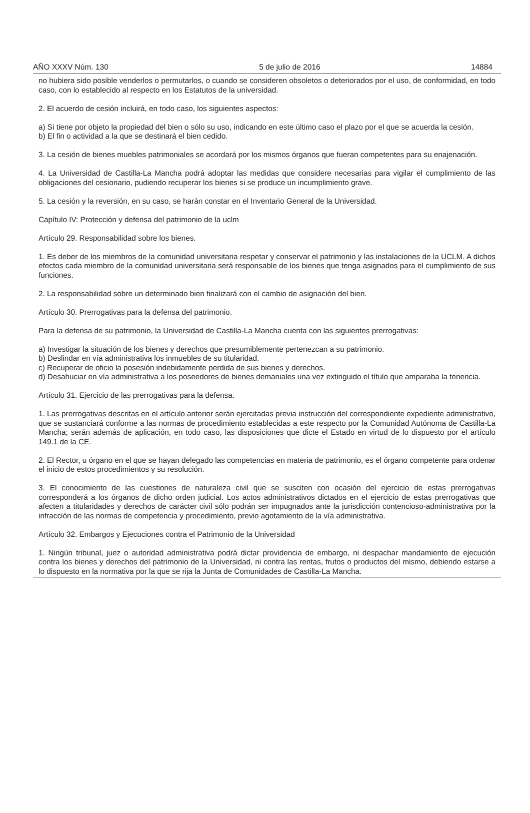AÑO XXXV Núm. 130 5 de julio de 2016 14884
no hubiera sido posible venderlos o permutarlos, o cuando se consideren obsoletos o deteriorados por el uso, de conformidad, en todo caso, con lo establecido al respecto en los Estatutos de la universidad.
2. El acuerdo de cesión incluirá, en todo caso, los siguientes aspectos:
a) Si tiene por objeto la propiedad del bien o sólo su uso, indicando en este último caso el plazo por el que se acuerda la cesión.
b) El fin o actividad a la que se destinará el bien cedido.
3. La cesión de bienes muebles patrimoniales se acordará por los mismos órganos que fueran competentes para su enajenación.
4. La Universidad de Castilla-La Mancha podrá adoptar las medidas que considere necesarias para vigilar el cumplimiento de las obligaciones del cesionario, pudiendo recuperar los bienes si se produce un incumplimiento grave.
5. La cesión y la reversión, en su caso, se harán constar en el Inventario General de la Universidad.
Capítulo IV: Protección y defensa del patrimonio de la uclm
Artículo 29. Responsabilidad sobre los bienes.
1. Es deber de los miembros de la comunidad universitaria respetar y conservar el patrimonio y las instalaciones de la UCLM. A dichos efectos cada miembro de la comunidad universitaria será responsable de los bienes que tenga asignados para el cumplimiento de sus funciones.
2. La responsabilidad sobre un determinado bien finalizará con el cambio de asignación del bien.
Artículo 30. Prerrogativas para la defensa del patrimonio.
Para la defensa de su patrimonio, la Universidad de Castilla-La Mancha cuenta con las siguientes prerrogativas:
a) Investigar la situación de los bienes y derechos que presumiblemente pertenezcan a su patrimonio.
b) Deslindar en vía administrativa los inmuebles de su titularidad.
c) Recuperar de oficio la posesión indebidamente perdida de sus bienes y derechos.
d) Desahuciar en vía administrativa a los poseedores de bienes demaniales una vez extinguido el título que amparaba la tenencia.
Artículo 31. Ejercicio de las prerrogativas para la defensa.
1. Las prerrogativas descritas en el artículo anterior serán ejercitadas previa instrucción del correspondiente expediente administrativo, que se sustanciará conforme a las normas de procedimiento establecidas a este respecto por la Comunidad Autónoma de Castilla-La Mancha; serán además de aplicación, en todo caso, las disposiciones que dicte el Estado en virtud de lo dispuesto por el artículo 149.1 de la CE.
2. El Rector, u órgano en el que se hayan delegado las competencias en materia de patrimonio, es el órgano competente para ordenar el inicio de estos procedimientos y su resolución.
3. El conocimiento de las cuestiones de naturaleza civil que se susciten con ocasión del ejercicio de estas prerrogativas corresponderá a los órganos de dicho orden judicial. Los actos administrativos dictados en el ejercicio de estas prerrogativas que afecten a titularidades y derechos de carácter civil sólo podrán ser impugnados ante la jurisdicción contencioso-administrativa por la infracción de las normas de competencia y procedimiento, previo agotamiento de la vía administrativa.
Artículo 32. Embargos y Ejecuciones contra el Patrimonio de la Universidad
1. Ningún tribunal, juez o autoridad administrativa podrá dictar providencia de embargo, ni despachar mandamiento de ejecución contra los bienes y derechos del patrimonio de la Universidad, ni contra las rentas, frutos o productos del mismo, debiendo estarse a lo dispuesto en la normativa por la que se rija la Junta de Comunidades de Castilla-La Mancha.